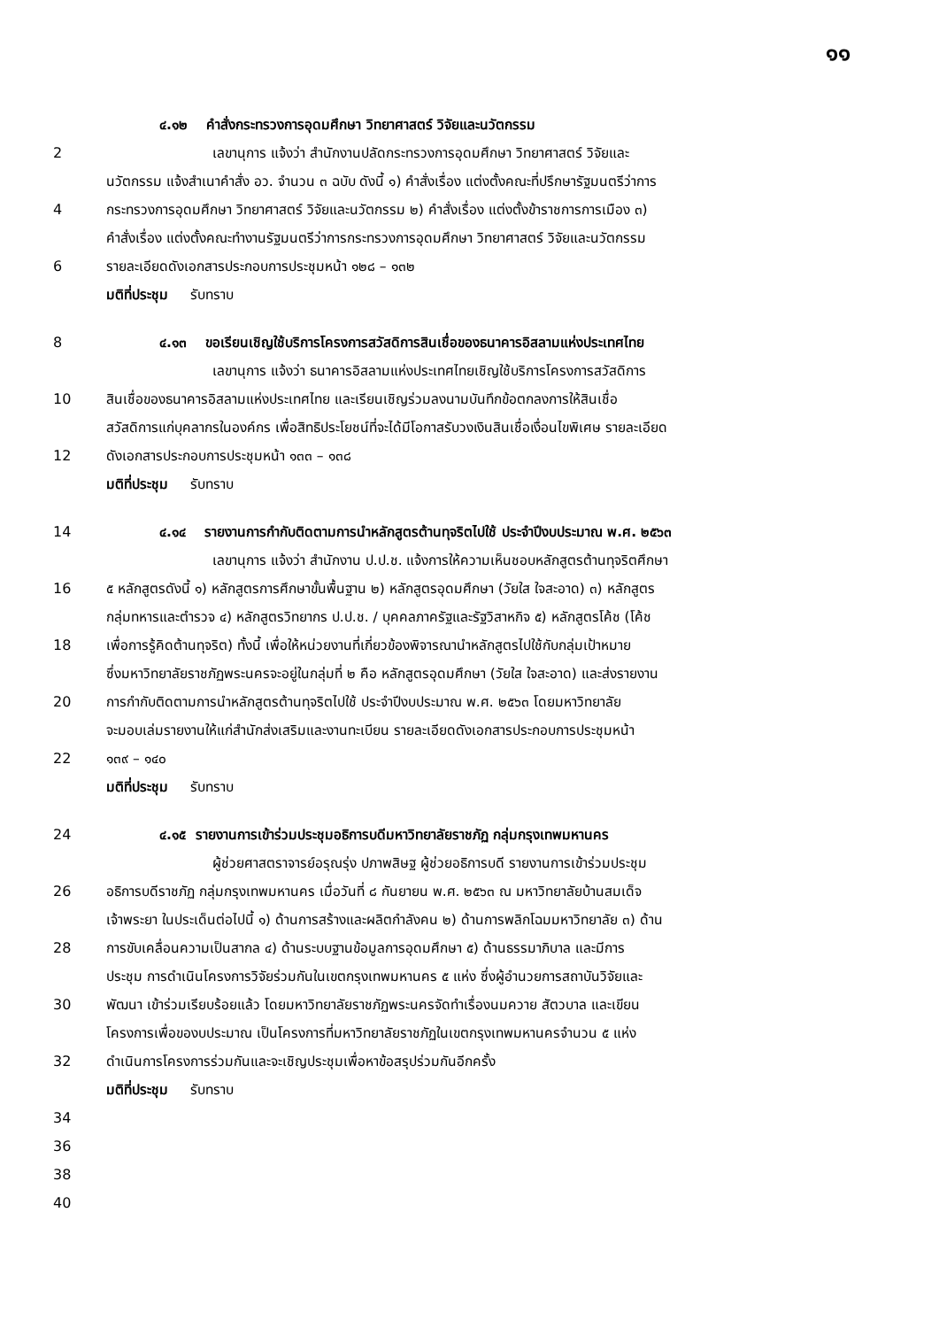๑๑
๔.๑๒ คำสั่งกระทรวงการอุดมศึกษา วิทยาศาสตร์ วิจัยและนวัตกรรม
2 เลขานุการ แจ้งว่า สำนักงานปลัดกระทรวงการอุดมศึกษา วิทยาศาสตร์ วิจัยและ
นวัตกรรม แจ้งสำเนาคำสั่ง อว. จำนวน ๓ ฉบับ ดังนี้ ๑) คำสั่งเรื่อง แต่งตั้งคณะที่ปรึกษารัฐมนตรีว่าการ
4 กระทรวงการอุดมศึกษา วิทยาศาสตร์ วิจัยและนวัตกรรม ๒) คำสั่งเรื่อง แต่งตั้งข้าราชการการเมือง ๓)
คำสั่งเรื่อง แต่งตั้งคณะทำงานรัฐมนตรีว่าการกระทรวงการอุดมศึกษา วิทยาศาสตร์ วิจัยและนวัตกรรม
6 รายละเอียดดังเอกสารประกอบการประชุมหน้า ๑๒๘ – ๑๓๒
มติที่ประชุม รับทราบ
8 ๔.๑๓ ขอเรียนเชิญใช้บริการโครงการสวัสดิการสินเชื่อของธนาคารอิสลามแห่งประเทศไทย
เลขานุการ แจ้งว่า ธนาคารอิสลามแห่งประเทศไทยเชิญใช้บริการโครงการสวัสดิการ
10 สินเชื่อของธนาคารอิสลามแห่งประเทศไทย และเรียนเชิญร่วมลงนามบันทึกข้อตกลงการให้สินเชื่อ
สวัสดิการแก่บุคลากรในองค์กร เพื่อสิทธิประโยชน์ที่จะได้มีโอกาสรับวงเงินสินเชื่อเงื่อนไขพิเศษ รายละเอียด
12 ดังเอกสารประกอบการประชุมหน้า ๑๓๓ – ๑๓๘
มติที่ประชุม รับทราบ
14 ๔.๑๔ รายงานการกำกับติดตามการนำหลักสูตรต้านทุจริตไปใช้ ประจำปีงบประมาณ พ.ศ. ๒๕๖๓
เลขานุการ แจ้งว่า สำนักงาน ป.ป.ช. แจ้งการให้ความเห็นชอบหลักสูตรต้านทุจริตศึกษา
16 ๕ หลักสูตรดังนี้ ๑) หลักสูตรการศึกษาขั้นพื้นฐาน ๒) หลักสูตรอุดมศึกษา (วัยใส ใจสะอาด) ๓) หลักสูตร
กลุ่มทหารและตำรวจ ๔) หลักสูตรวิทยากร ป.ป.ช. / บุคคลภาครัฐและรัฐวิสาหกิจ ๕) หลักสูตรโค้ช (โค้ช
18 เพื่อการรู้คิดต้านทุจริต) ทั้งนี้ เพื่อให้หน่วยงานที่เกี่ยวข้องพิจารณานำหลักสูตรไปใช้กับกลุ่มเป้าหมาย
ซึ่งมหาวิทยาลัยราชภัฏพระนครจะอยู่ในกลุ่มที่ ๒ คือ หลักสูตรอุดมศึกษา (วัยใส ใจสะอาด) และส่งรายงาน
20 การกำกับติดตามการนำหลักสูตรต้านทุจริตไปใช้ ประจำปีงบประมาณ พ.ศ. ๒๕๖๓ โดยมหาวิทยาลัย
จะมอบเล่มรายงานให้แก่สำนักส่งเสริมและงานทะเบียน รายละเอียดดังเอกสารประกอบการประชุมหน้า
22 ๑๓๙ – ๑๔๐
มติที่ประชุม รับทราบ
24 ๔.๑๕ รายงานการเข้าร่วมประชุมอธิการบดีมหาวิทยาลัยราชภัฏ กลุ่มกรุงเทพมหานคร
ผู้ช่วยศาสตราจารย์อรุณรุ่ง ปภาพสิษฐ ผู้ช่วยอธิการบดี รายงานการเข้าร่วมประชุม
26 อธิการบดีราชภัฏ กลุ่มกรุงเทพมหานคร เมื่อวันที่ ๘ กันยายน พ.ศ. ๒๕๖๓ ณ มหาวิทยาลัยบ้านสมเด็จ
เจ้าพระยา ในประเด็นต่อไปนี้ ๑) ด้านการสร้างและผลิตกำลังคน ๒) ด้านการพลิกโฉมมหาวิทยาลัย ๓) ด้าน
28 การขับเคลื่อนความเป็นสากล ๔) ด้านระบบฐานข้อมูลการอุดมศึกษา ๕) ด้านธรรมาภิบาล และมีการ
ประชุม การดำเนินโครงการวิจัยร่วมกันในเขตกรุงเทพมหานคร ๕ แห่ง ซึ่งผู้อำนวยการสถาบันวิจัยและ
30 พัฒนา เข้าร่วมเรียบร้อยแล้ว โดยมหาวิทยาลัยราชภัฏพระนครจัดทำเรื่องนมควาย สัตวบาล และเขียน
โครงการเพื่อของบประมาณ เป็นโครงการที่มหาวิทยาลัยราชภัฏในเขตกรุงเทพมหานครจำนวน ๕ แห่ง
32 ดำเนินการโครงการร่วมกันและจะเชิญประชุมเพื่อหาข้อสรุปร่วมกันอีกครั้ง
มติที่ประชุม รับทราบ
34
36
38
40